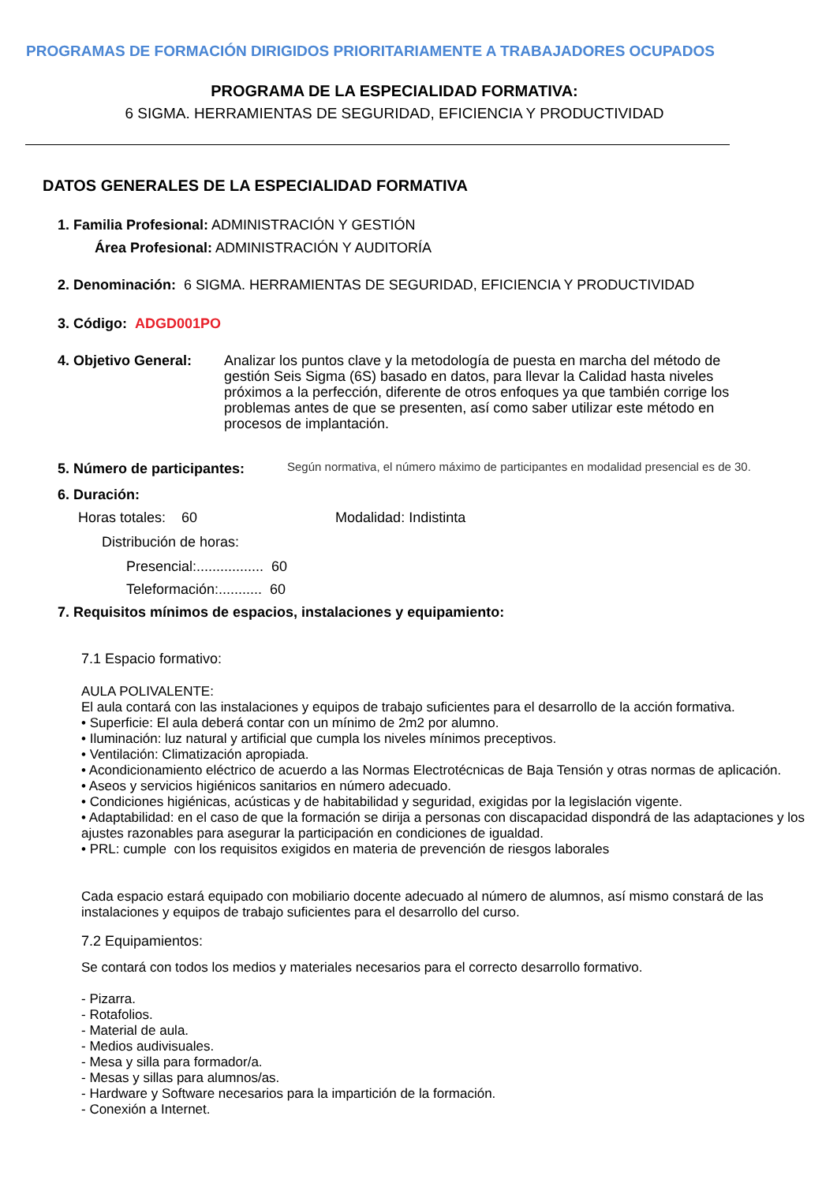PROGRAMAS DE FORMACIÓN DIRIGIDOS PRIORITARIAMENTE A TRABAJADORES OCUPADOS
PROGRAMA DE LA ESPECIALIDAD FORMATIVA:
6 SIGMA. HERRAMIENTAS DE SEGURIDAD, EFICIENCIA Y PRODUCTIVIDAD
DATOS GENERALES DE LA ESPECIALIDAD FORMATIVA
1. Familia Profesional: ADMINISTRACIÓN Y GESTIÓN
Área Profesional: ADMINISTRACIÓN Y AUDITORÍA
2. Denominación: 6 SIGMA. HERRAMIENTAS DE SEGURIDAD, EFICIENCIA Y PRODUCTIVIDAD
3. Código: ADGD001PO
4. Objetivo General:
Analizar los puntos clave y la metodología de puesta en marcha del método de gestión Seis Sigma (6S) basado en datos, para llevar la Calidad hasta niveles próximos a la perfección, diferente de otros enfoques ya que también corrige los problemas antes de que se presenten, así como saber utilizar este método en procesos de implantación.
5. Número de participantes:
Según normativa, el número máximo de participantes en modalidad presencial es de 30.
6. Duración:
Horas totales: 60 Modalidad: Indistinta
Distribución de horas:
Presencial:................. 60
Teleformación:........... 60
7. Requisitos mínimos de espacios, instalaciones y equipamiento:
7.1 Espacio formativo:
AULA POLIVALENTE:
El aula contará con las instalaciones y equipos de trabajo suficientes para el desarrollo de la acción formativa.
• Superficie: El aula deberá contar con un mínimo de 2m2 por alumno.
• Iluminación: luz natural y artificial que cumpla los niveles mínimos preceptivos.
• Ventilación: Climatización apropiada.
• Acondicionamiento eléctrico de acuerdo a las Normas Electrotécnicas de Baja Tensión y otras normas de aplicación.
• Aseos y servicios higiénicos sanitarios en número adecuado.
• Condiciones higiénicas, acústicas y de habitabilidad y seguridad, exigidas por la legislación vigente.
• Adaptabilidad: en el caso de que la formación se dirija a personas con discapacidad dispondrá de las adaptaciones y los ajustes razonables para asegurar la participación en condiciones de igualdad.
• PRL: cumple con los requisitos exigidos en materia de prevención de riesgos laborales
Cada espacio estará equipado con mobiliario docente adecuado al número de alumnos, así mismo constará de las instalaciones y equipos de trabajo suficientes para el desarrollo del curso.
7.2 Equipamientos:
Se contará con todos los medios y materiales necesarios para el correcto desarrollo formativo.
- Pizarra.
- Rotafolios.
- Material de aula.
- Medios audivisuales.
- Mesa y silla para formador/a.
- Mesas y sillas para alumnos/as.
- Hardware y Software necesarios para la impartición de la formación.
- Conexión a Internet.